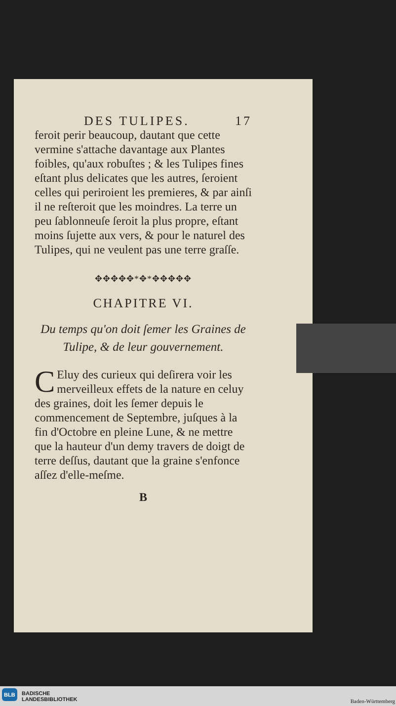DES TULIPES. 17
feroit perir beaucoup, dautant que cette vermine s'attache davantage aux Plantes foibles, qu'aux robuſtes ; & les Tulipes fines eſtant plus delicates que les autres, ſeroient celles qui periroient les premieres, & par ainſi il ne reſteroit que les moindres. La terre un peu ſablonneuſe ſeroit la plus propre, eſtant moins ſujette aux vers, & pour le naturel des Tulipes, qui ne veulent pas une terre graſſe.
✥✥✥✥✥*✥*✥✥✥✥✥
CHAPITRE VI.
Du temps qu'on doit ſemer les Graines de Tulipe, & de leur gouvernement.
CEluy des curieux qui deſirera voir les merveilleux effets de la nature en celuy des graines, doit les ſemer depuis le commencement de Septembre, juſques à la fin d'Octobre en pleine Lune, & ne mettre que la hauteur d'un demy travers de doigt de terre deſſus, dautant que la graine s'enfonce aſſez d'elle-meſme.
B
BLB BADISCHE
LANDESBIBLIOTHEK Baden-Württemberg